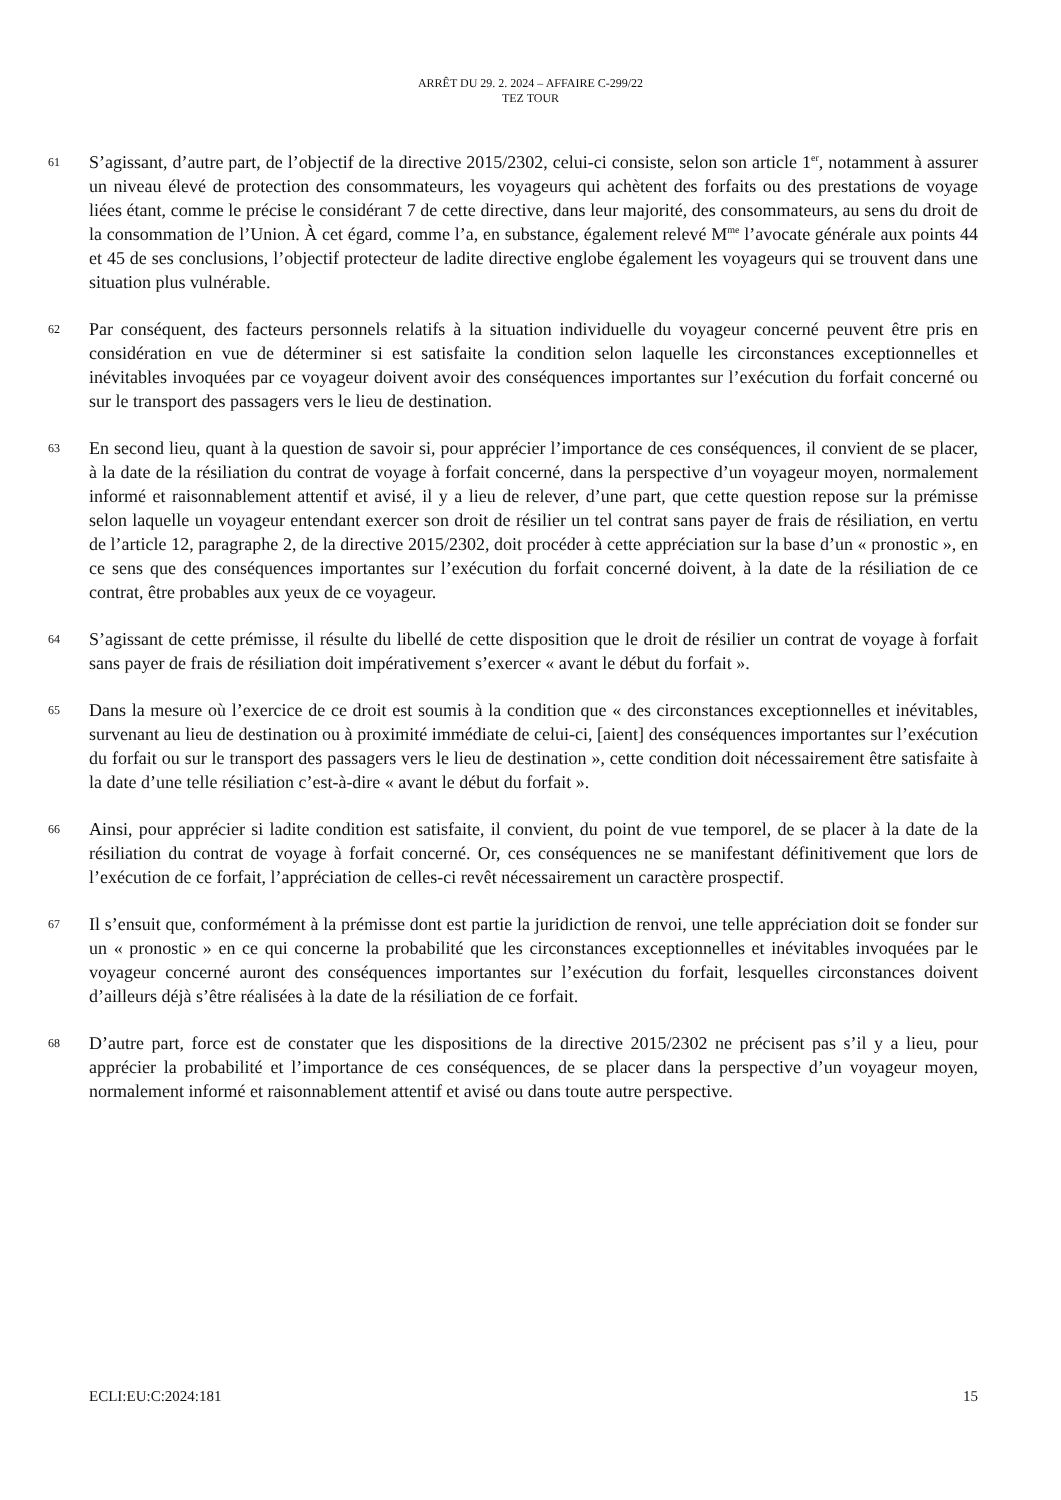ARRÊT DU 29. 2. 2024 – AFFAIRE C-299/22
TEZ TOUR
61
S’agissant, d’autre part, de l’objectif de la directive 2015/2302, celui-ci consiste, selon son article 1<sup>er</sup>, notamment à assurer un niveau élevé de protection des consommateurs, les voyageurs qui achètent des forfaits ou des prestations de voyage liées étant, comme le précise le considérant 7 de cette directive, dans leur majorité, des consommateurs, au sens du droit de la consommation de l’Union. À cet égard, comme l’a, en substance, également relevé M<sup>me</sup> l’avocate générale aux points 44 et 45 de ses conclusions, l’objectif protecteur de ladite directive englobe également les voyageurs qui se trouvent dans une situation plus vulnérable.
62
Par conséquent, des facteurs personnels relatifs à la situation individuelle du voyageur concerné peuvent être pris en considération en vue de déterminer si est satisfaite la condition selon laquelle les circonstances exceptionnelles et inévitables invoquées par ce voyageur doivent avoir des conséquences importantes sur l’exécution du forfait concerné ou sur le transport des passagers vers le lieu de destination.
63
En second lieu, quant à la question de savoir si, pour apprécier l’importance de ces conséquences, il convient de se placer, à la date de la résiliation du contrat de voyage à forfait concerné, dans la perspective d’un voyageur moyen, normalement informé et raisonnablement attentif et avisé, il y a lieu de relever, d’une part, que cette question repose sur la prémisse selon laquelle un voyageur entendant exercer son droit de résilier un tel contrat sans payer de frais de résiliation, en vertu de l’article 12, paragraphe 2, de la directive 2015/2302, doit procéder à cette appréciation sur la base d’un « pronostic », en ce sens que des conséquences importantes sur l’exécution du forfait concerné doivent, à la date de la résiliation de ce contrat, être probables aux yeux de ce voyageur.
64
S’agissant de cette prémisse, il résulte du libellé de cette disposition que le droit de résilier un contrat de voyage à forfait sans payer de frais de résiliation doit impérativement s’exercer « avant le début du forfait ».
65
Dans la mesure où l’exercice de ce droit est soumis à la condition que « des circonstances exceptionnelles et inévitables, survenant au lieu de destination ou à proximité immédiate de celui-ci, [aient] des conséquences importantes sur l’exécution du forfait ou sur le transport des passagers vers le lieu de destination », cette condition doit nécessairement être satisfaite à la date d’une telle résiliation c’est-à-dire « avant le début du forfait ».
66
Ainsi, pour apprécier si ladite condition est satisfaite, il convient, du point de vue temporel, de se placer à la date de la résiliation du contrat de voyage à forfait concerné. Or, ces conséquences ne se manifestant définitivement que lors de l’exécution de ce forfait, l’appréciation de celles-ci revêt nécessairement un caractère prospectif.
67
Il s’ensuit que, conformément à la prémisse dont est partie la juridiction de renvoi, une telle appréciation doit se fonder sur un « pronostic » en ce qui concerne la probabilité que les circonstances exceptionnelles et inévitables invoquées par le voyageur concerné auront des conséquences importantes sur l’exécution du forfait, lesquelles circonstances doivent d’ailleurs déjà s’être réalisées à la date de la résiliation de ce forfait.
68
D’autre part, force est de constater que les dispositions de la directive 2015/2302 ne précisent pas s’il y a lieu, pour apprécier la probabilité et l’importance de ces conséquences, de se placer dans la perspective d’un voyageur moyen, normalement informé et raisonnablement attentif et avisé ou dans toute autre perspective.
ECLI:EU:C:2024:181 15